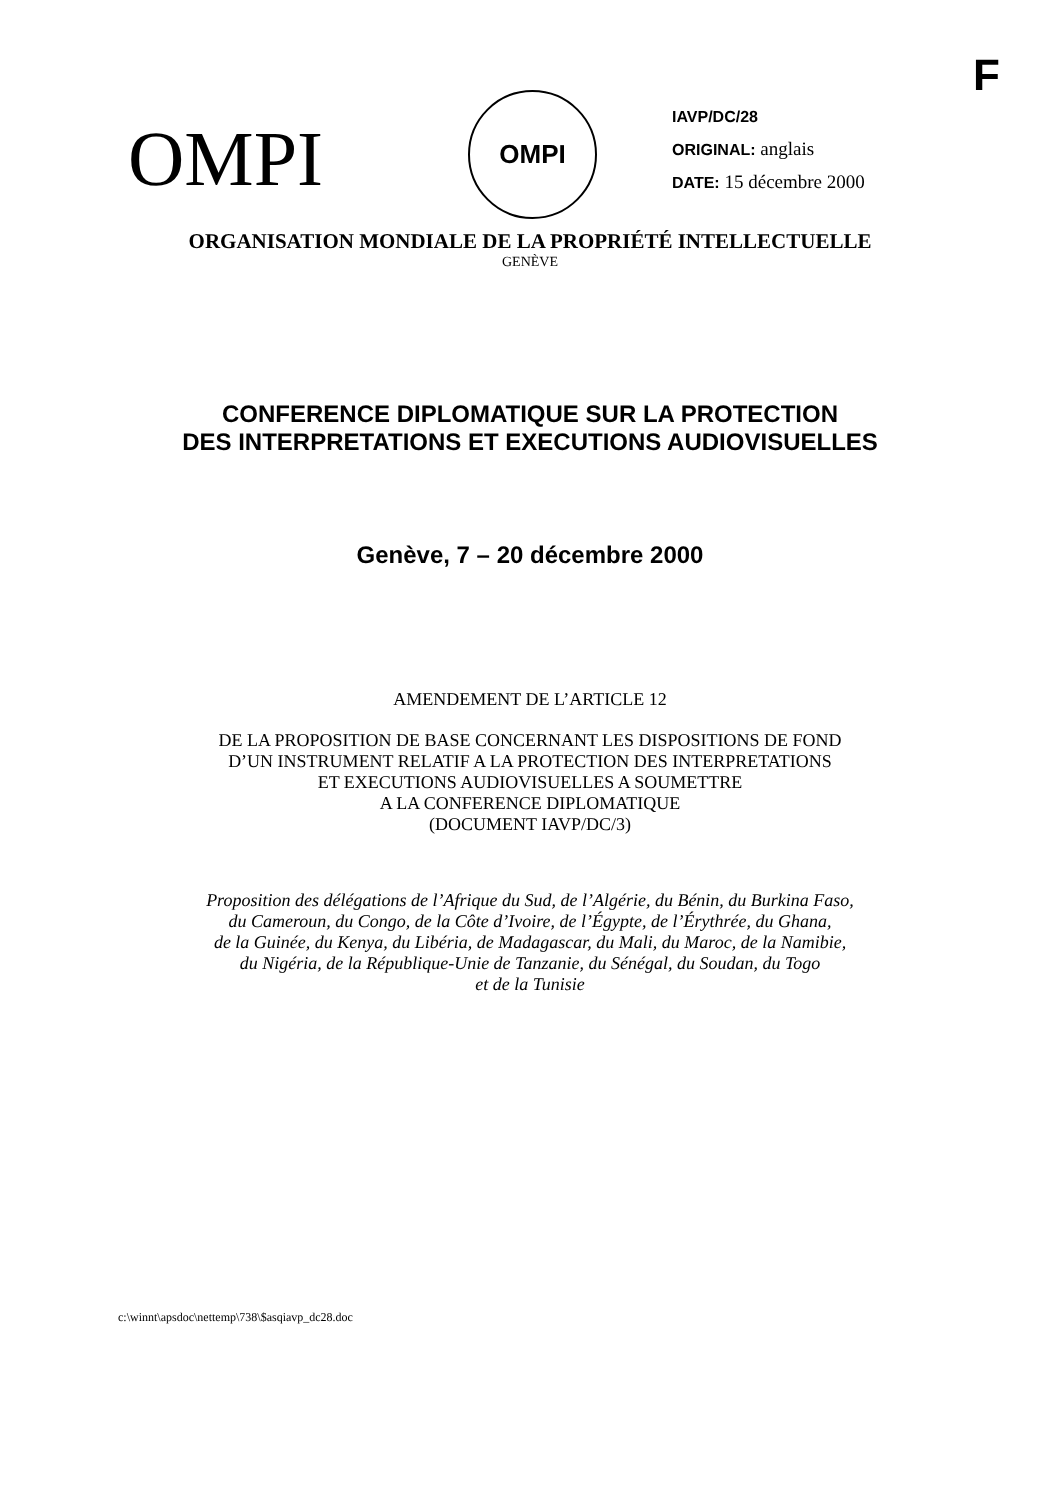F
OMPI
OMPI
IAVP/DC/28
ORIGINAL: anglais
DATE: 15 décembre 2000
ORGANISATION MONDIALE DE LA PROPRIÉTÉ INTELLECTUELLE
GENÈVE
CONFERENCE DIPLOMATIQUE SUR LA PROTECTION
DES INTERPRETATIONS ET EXECUTIONS AUDIOVISUELLES
Genève, 7 – 20 décembre 2000
AMENDEMENT DE L’ARTICLE 12
DE LA PROPOSITION DE BASE CONCERNANT LES DISPOSITIONS DE FOND
D’UN INSTRUMENT RELATIF A LA PROTECTION DES INTERPRETATIONS
ET EXECUTIONS AUDIOVISUELLES A SOUMETTRE
A LA CONFERENCE DIPLOMATIQUE
(DOCUMENT IAVP/DC/3)
Proposition des délégations de l’Afrique du Sud, de l’Algérie, du Bénin, du Burkina Faso,
du Cameroun, du Congo, de la Côte d’Ivoire, de l’Égypte, de l’Érythrée, du Ghana,
de la Guinée, du Kenya, du Libéria, de Madagascar, du Mali, du Maroc, de la Namibie,
du Nigéria, de la République-Unie de Tanzanie, du Sénégal, du Soudan, du Togo
et de la Tunisie
c:\winnt\apsdoc\nettemp\738\$asqiavp_dc28.doc